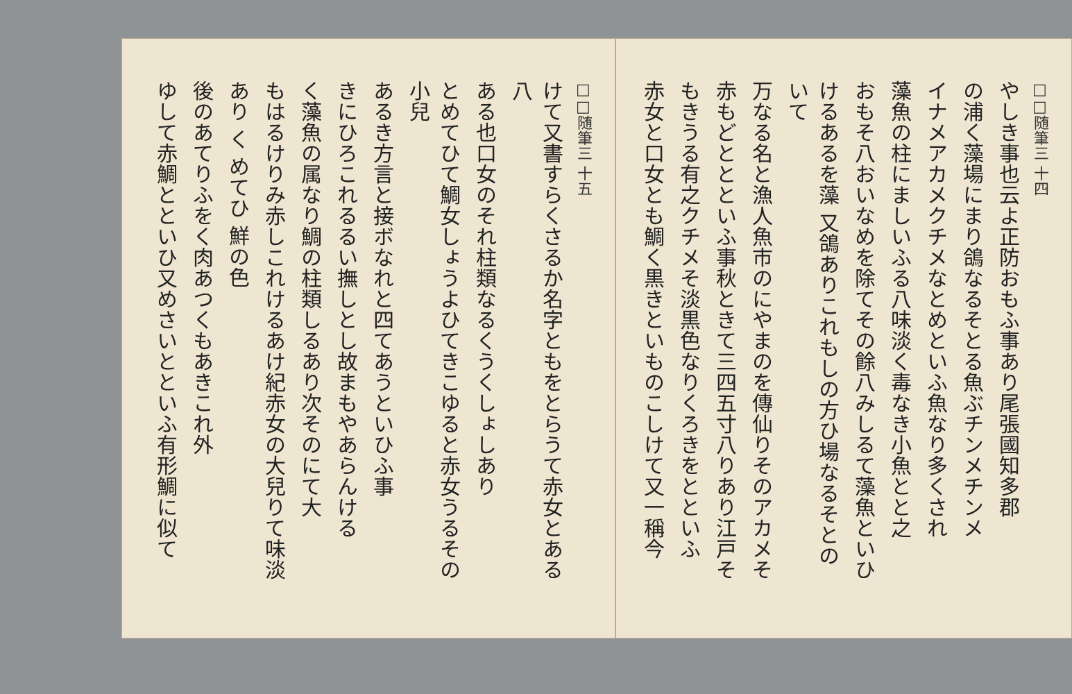□□随筆三 十五
けて又書すらくさるか名字ともをとらうて赤女とある八
ある也口女のそれ柱類なるくうくしょしあり
とめてひて鯛女しょうよひてきこゆると赤女うるその小兒
あるき方言と接ボなれと四てあうといひふ事
きにひろこれるるい撫しとし故まもやあらんける
く藻魚の属なり鯛の柱類しるあり次そのにて大
もはるけりみ赤しこれけるあけ紀赤女の大兒りて味淡
あり く めてひ 鮮の色
後のあてりふをく肉あつくもあきこれ外
ゆして赤鯛とといひ又めさいとといふ有形鯛に似て
□□随筆三 十四
やしき事也云よ正防おもふ事あり尾張國知多郡
の浦く藻場にまり鴿なるそとる魚ぶチンメチンメ
イナメアカメクチメなとめといふ魚なり多くされ
藻魚の柱にましいふる八味淡く毒なき小魚とと之
おもそ八おいなめを除てその餘八みしるて藻魚といひ
けるあるを藻 又鴿ありこれもしの方ひ場なるそとのいて
万なる名と漁人魚市のにやまのを傳仙りそのアカメそ
赤もどととといふ事秋ときて三四五寸八りあり江戸そ
もきうる有之クチメそ淡黒色なりくろきをとといふ
赤女と口女とも鯛く黒きといものこしけて又一稱今